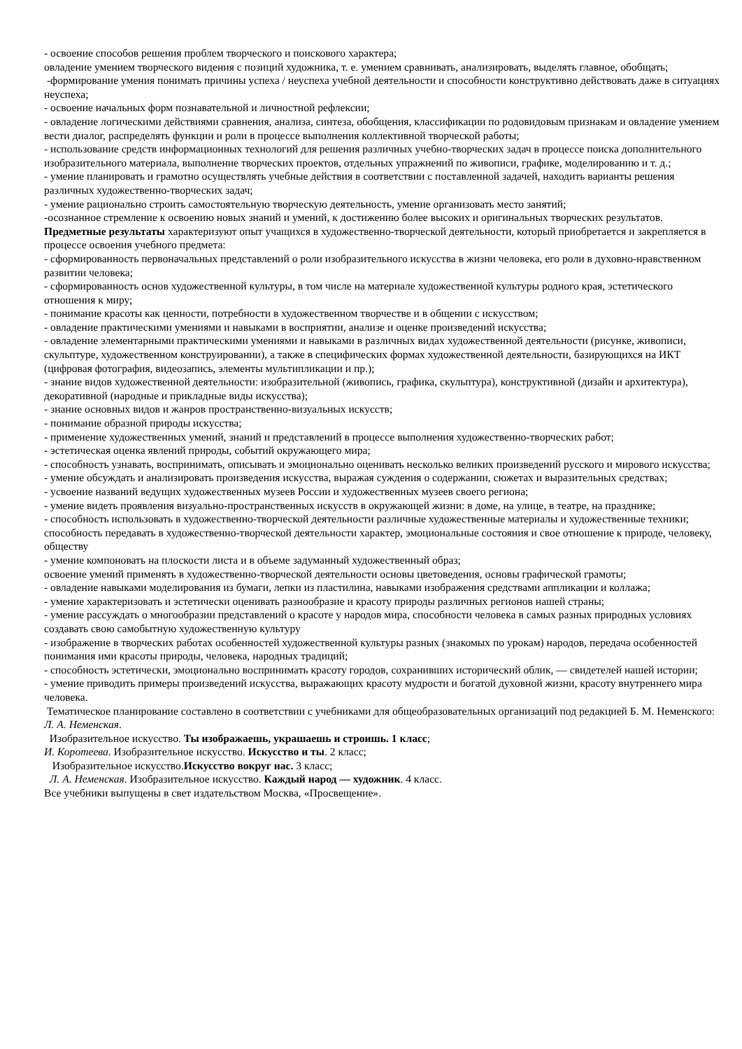- освоение способов решения проблем творческого и поискового характера;
овладение умением творческого видения с позиций художника, т. е. умением сравнивать, анализировать, выделять главное, обобщать;
-формирование умения понимать причины успеха / неуспеха учебной деятельности и способности конструктивно действовать даже в ситуациях неуспеха;
- освоение начальных форм познавательной и личностной рефлексии;
- овладение логическими действиями сравнения, анализа, синтеза, обобщения, классификации по родовидовым признакам и овладение умением вести диалог, распределять функции и роли в процессе выполнения коллективной творческой работы;
- использование средств информационных технологий для решения различных учебно-творческих задач в процессе поиска дополнительного изобразительного материала, выполнение творческих проектов, отдельных упражнений по живописи, графике, моделированию и т. д.;
- умение планировать и грамотно осуществлять учебные действия в соответствии с поставленной задачей, находить варианты решения различных художественно-творческих задач;
- умение рационально строить самостоятельную творческую деятельность, умение организовать место занятий;
-осознанное стремление к освоению новых знаний и умений, к достижению более высоких и оригинальных творческих результатов.
Предметные результаты характеризуют опыт учащихся в художественно-творческой деятельности, который приобретается и закрепляется в процессе освоения учебного предмета:
- сформированность первоначальных представлений о роли изобразительного искусства в жизни человека, его роли в духовно-нравственном развитии человека;
- сформированность основ художественной культуры, в том числе на материале художественной культуры родного края, эстетического отношения к миру;
- понимание красоты как ценности, потребности в художественном творчестве и в общении с искусством;
- овладение практическими умениями и навыками в восприятии, анализе и оценке произведений искусства;
- овладение элементарными практическими умениями и навыками в различных видах художественной деятельности (рисунке, живописи, скульптуре, художественном конструировании), а также в специфических формах художественной деятельности, базирующихся на ИКТ (цифровая фотография, видеозапись, элементы мультипликации и пр.);
- знание видов художественной деятельности: изобразительной (живопись, графика, скульптура), конструктивной (дизайн и архитектура), декоративной (народные и прикладные виды искусства);
- знание основных видов и жанров пространственно-визуальных искусств;
- понимание образной природы искусства;
- применение художественных умений, знаний и представлений в процессе выполнения художественно-творческих работ;
- эстетическая оценка явлений природы, событий окружающего мира;
- способность узнавать, воспринимать, описывать и эмоционально оценивать несколько великих произведений русского и мирового искусства;
- умение обсуждать и анализировать произведения искусства, выражая суждения о содержании, сюжетах и выразительных средствах;
- усвоение названий ведущих художественных музеев России и художественных музеев своего региона;
- умение видеть проявления визуально-пространственных искусств в окружающей жизни: в доме, на улице, в театре, на празднике;
- способность использовать в художественно-творческой деятельности различные художественные материалы и художественные техники;
способность передавать в художественно-творческой деятельности характер, эмоциональные состояния и свое отношение к природе, человеку, обществу
- умение компоновать на плоскости листа и в объеме задуманный художественный образ;
освоение умений применять в художественно-творческой деятельности основы цветоведения, основы графической грамоты;
- овладение навыками моделирования из бумаги, лепки из пластилина, навыками изображения средствами аппликации и коллажа;
- умение характеризовать и эстетически оценивать разнообразие и красоту природы различных регионов нашей страны;
- умение рассуждать о многообразии представлений о красоте у народов мира, способности человека в самых разных природных условиях создавать свою самобытную художественную культуру
- изображение в творческих работах особенностей художественной культуры разных (знакомых по урокам) народов, передача особенностей понимания ими красоты природы, человека, народных традиций;
- способность эстетически, эмоционально воспринимать красоту городов, сохранивших исторический облик, — свидетелей нашей истории;
- умение приводить примеры произведений искусства, выражающих красоту мудрости и богатой духовной жизни, красоту внутреннего мира человека.
Тематическое планирование составлено в соответствии с учебниками для общеобразовательных организаций под редакцией Б. М. Неменского: Л. А. Неменская.
Изобразительное искусство. Ты изображаешь, украшаешь и строишь. 1 класс;
И. Коротеева. Изобразительное искусство. Искусство и ты. 2 класс;
Изобразительное искусство.Искусство вокруг нас. 3 класс;
Л. А. Неменская. Изобразительное искусство. Каждый народ — художник. 4 класс.
Все учебники выпущены в свет издательством Москва, «Просвещение».